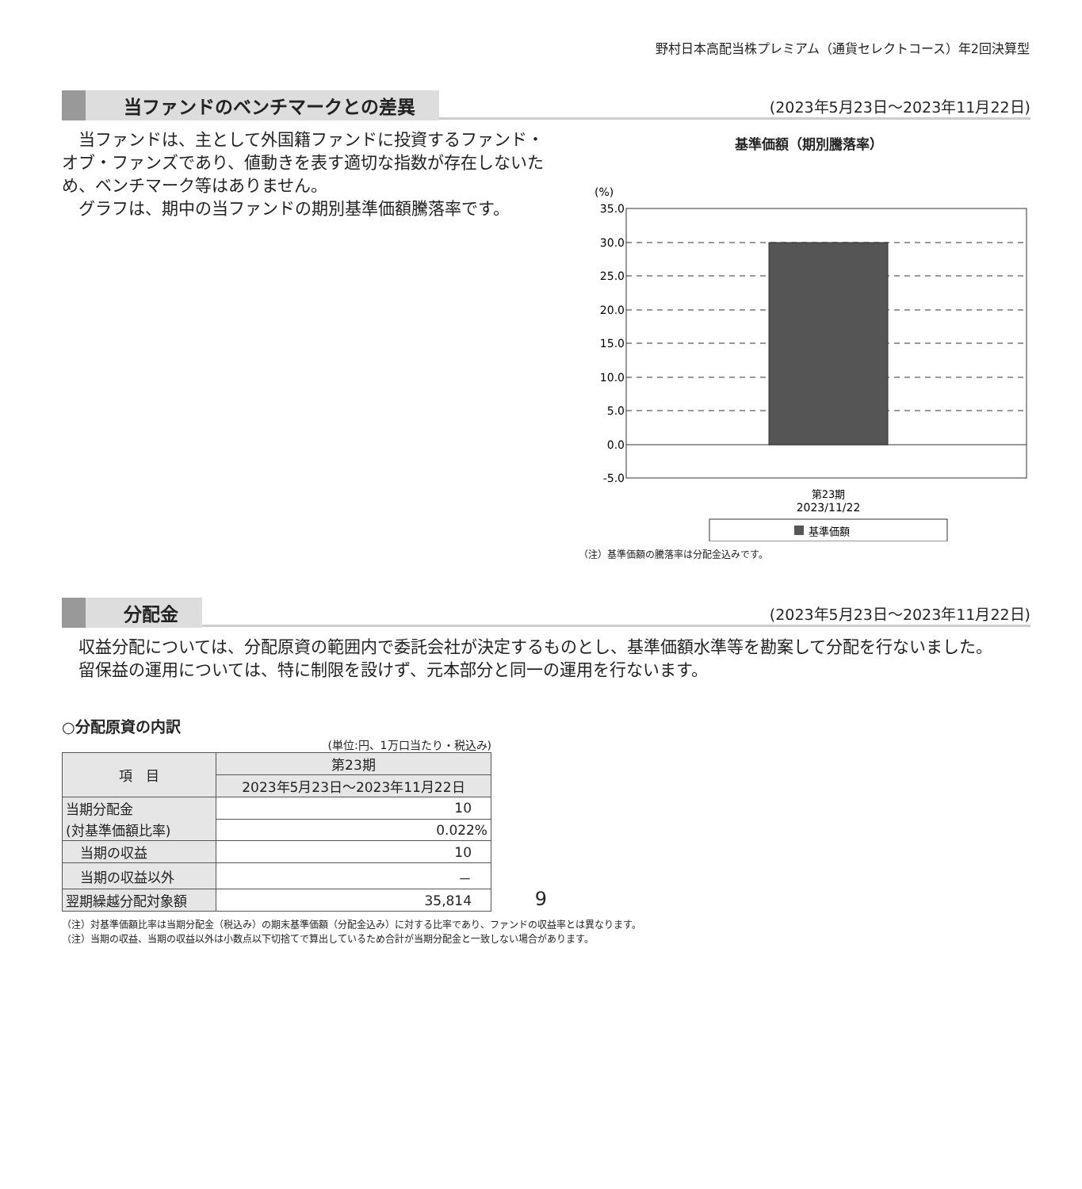野村日本高配当株プレミアム（通貨セレクトコース）年2回決算型
当ファンドのベンチマークとの差異 (2023年5月23日～2023年11月22日)
当ファンドは、主として外国籍ファンドに投資するファンド・オブ・ファンズであり、値動きを表す適切な指数が存在しないため、ベンチマーク等はありません。
グラフは、期中の当ファンドの期別基準価額騰落率です。
基準価額（期別騰落率）
(%)
35.0
30.0
25.0
20.0
15.0
10.0
5.0
0.0
-5.0
第23期
2023/11/22
基準価額
（注）基準価額の騰落率は分配金込みです。
分配金 (2023年5月23日～2023年11月22日)
収益分配については、分配原資の範囲内で委託会社が決定するものとし、基準価額水準等を勘案して分配を行ないました。
留保益の運用については、特に制限を設けず、元本部分と同一の運用を行ないます。
○分配原資の内訳
(単位:円、1万口当たり・税込み)
| 項 目 | 第23期 |
| --- | --- |
| | 2023年5月23日～2023年11月22日 |
| 当期分配金 | 10 |
| (対基準価額比率) | 0.022% |
| 当期の収益 | 10 |
| 当期の収益以外 | － |
| 翌期繰越分配対象額 | 35,814 |
（注）対基準価額比率は当期分配金（税込み）の期末基準価額（分配金込み）に対する比率であり、ファンドの収益率とは異なります。
（注）当期の収益、当期の収益以外は小数点以下切捨てで算出しているため合計が当期分配金と一致しない場合があります。
9